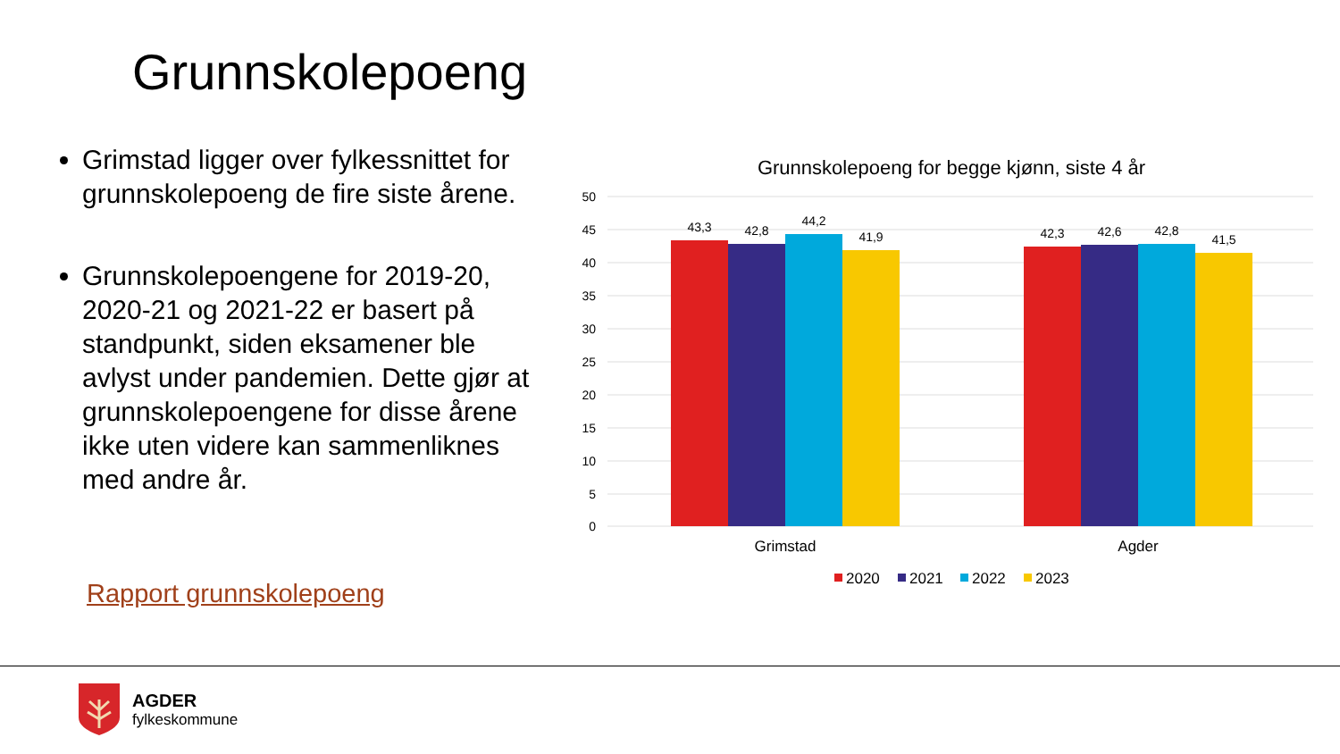Grunnskolepoeng
Grimstad ligger over fylkessnittet for grunnskolepoeng de fire siste årene.
Grunnskolepoengene for 2019-20, 2020-21 og 2021-22 er basert på standpunkt, siden eksamener ble avlyst under pandemien. Dette gjør at grunnskolepoengene for disse årene ikke uten videre kan sammenliknes med andre år.
Rapport grunnskolepoeng
Grunnskolepoeng for begge kjønn, siste 4 år
50
45
40
35
30
25
20
15
10
5
0
43,3
42,8
44,2
41,9
42,3
42,6
42,8
41,5
Grimstad
Agder
2020
2021
2022
2023
AGDER
fylkeskommune